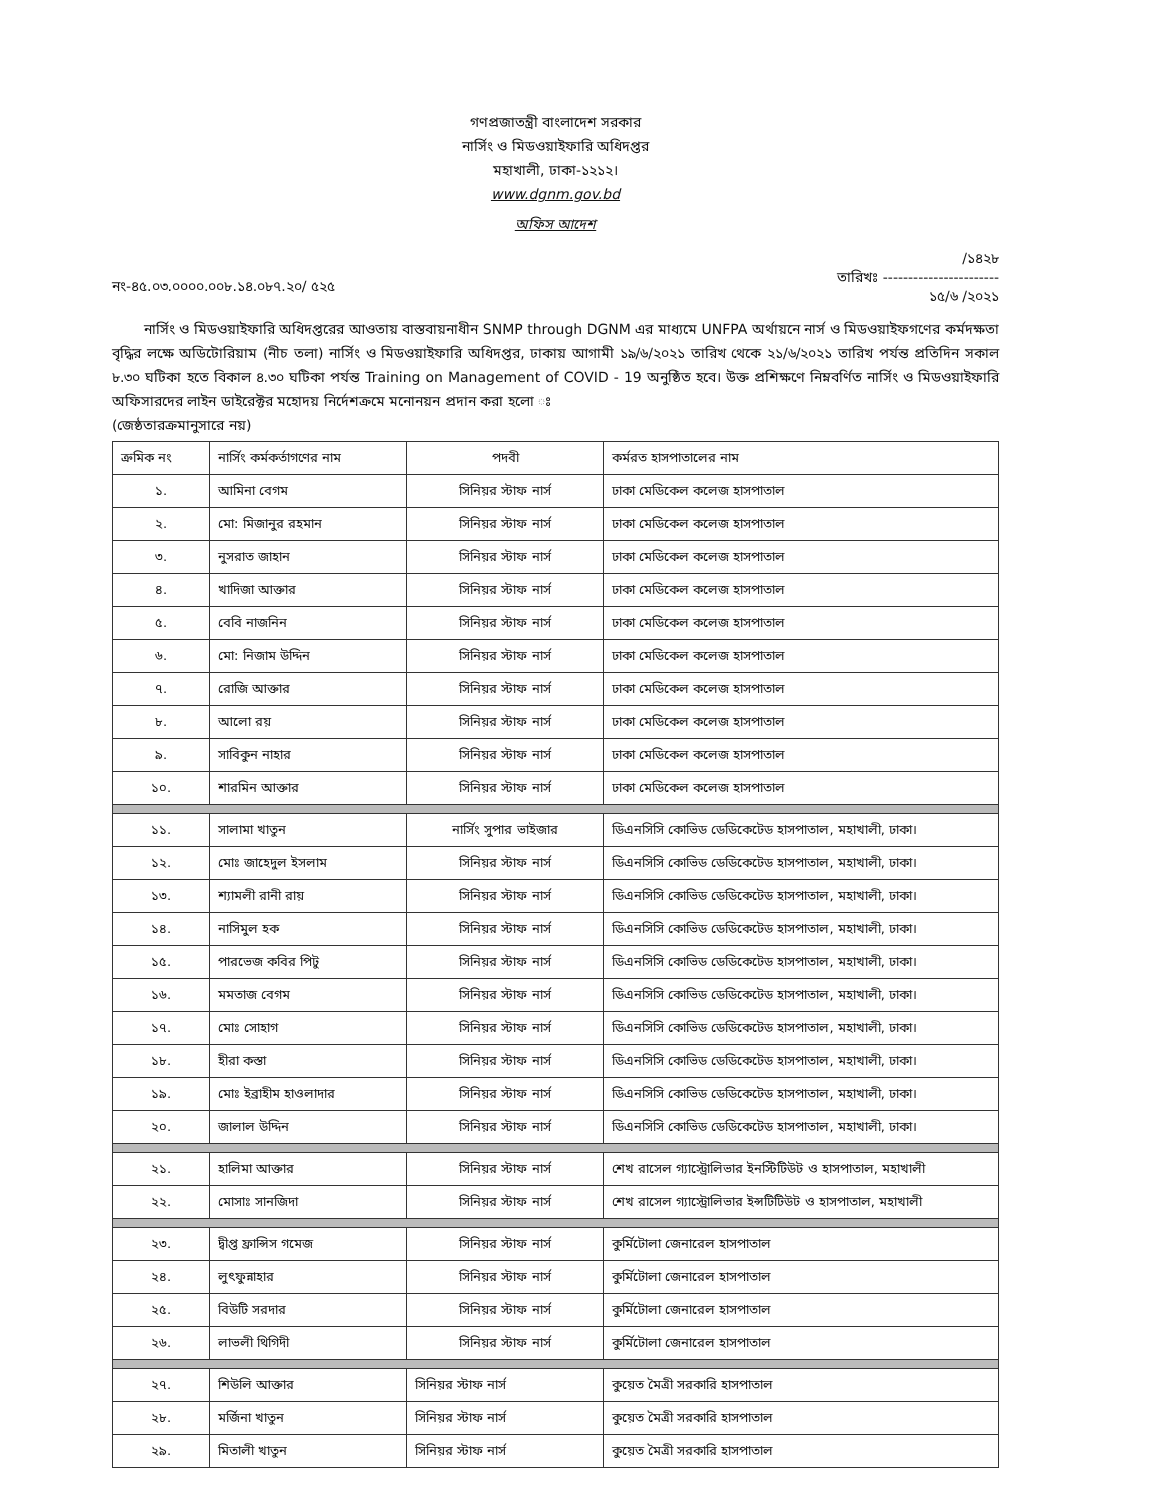গণপ্রজাতন্ত্রী বাংলাদেশ সরকার
নার্সিং ও মিডওয়াইফারি অধিদপ্তর
মহাখালী, ঢাকা-১২১২।
www.dgnm.gov.bd
অফিস আদেশ
নং-৪৫.০৩.০০০০.০০৮.১৪.০৮৭.২০/ ৫২৫
/১৪২৮
তারিখঃ -----------------------
১৫/৬ /২০২১
নার্সিং ও মিডওয়াইফারি অধিদপ্তরের আওতায় বাস্তবায়নাধীন SNMP through DGNM এর মাধ্যমে UNFPA অর্থায়নে নার্স ও মিডওয়াইফগণের কর্মদক্ষতা বৃদ্ধির লক্ষে অডিটোরিয়াম (নীচ তলা) নার্সিং ও মিডওয়াইফারি অধিদপ্তর, ঢাকায় আগামী ১৯/৬/২০২১ তারিখ থেকে ২১/৬/২০২১ তারিখ পর্যন্ত প্রতিদিন সকাল ৮.৩০ ঘটিকা হতে বিকাল ৪.৩০ ঘটিকা পর্যন্ত Training on Management of COVID - 19 অনুষ্ঠিত হবে। উক্ত প্রশিক্ষণে নিম্নবর্ণিত নার্সিং ও মিডওয়াইফারি অফিসারদের লাইন ডাইরেক্টর মহোদয় নির্দেশক্রমে মনোনয়ন প্রদান করা হলো ঃ
(জেষ্ঠতারক্রমানুসারে নয়)
| ক্রমিক নং | নার্সিং কর্মকর্তাগণের নাম | পদবী | কর্মরত হাসপাতালের নাম |
| --- | --- | --- | --- |
| ১. | আমিনা বেগম | সিনিয়র স্টাফ নার্স | ঢাকা মেডিকেল কলেজ হাসপাতাল |
| ২. | মো: মিজানুর রহমান | সিনিয়র স্টাফ নার্স | ঢাকা মেডিকেল কলেজ হাসপাতাল |
| ৩. | নুসরাত জাহান | সিনিয়র স্টাফ নার্স | ঢাকা মেডিকেল কলেজ হাসপাতাল |
| ৪. | খাদিজা আক্তার | সিনিয়র স্টাফ নার্স | ঢাকা মেডিকেল কলেজ হাসপাতাল |
| ৫. | বেবি নাজনিন | সিনিয়র স্টাফ নার্স | ঢাকা মেডিকেল কলেজ হাসপাতাল |
| ৬. | মো: নিজাম উদ্দিন | সিনিয়র স্টাফ নার্স | ঢাকা মেডিকেল কলেজ হাসপাতাল |
| ৭. | রোজি আক্তার | সিনিয়র স্টাফ নার্স | ঢাকা মেডিকেল কলেজ হাসপাতাল |
| ৮. | আলো রয় | সিনিয়র স্টাফ নার্স | ঢাকা মেডিকেল কলেজ হাসপাতাল |
| ৯. | সাবিকুন নাহার | সিনিয়র স্টাফ নার্স | ঢাকা মেডিকেল কলেজ হাসপাতাল |
| ১০. | শারমিন আক্তার | সিনিয়র স্টাফ নার্স | ঢাকা মেডিকেল কলেজ হাসপাতাল |
| ১১. | সালামা খাতুন | নার্সিং সুপার ভাইজার | ডিএনসিসি কোভিড ডেডিকেটেড হাসপাতাল, মহাখালী, ঢাকা। |
| ১২. | মোঃ জাহেদুল ইসলাম | সিনিয়র স্টাফ নার্স | ডিএনসিসি কোভিড ডেডিকেটেড হাসপাতাল, মহাখালী, ঢাকা। |
| ১৩. | শ্যামলী রানী রায় | সিনিয়র স্টাফ নার্স | ডিএনসিসি কোভিড ডেডিকেটেড হাসপাতাল, মহাখালী, ঢাকা। |
| ১৪. | নাসিমুল হক | সিনিয়র স্টাফ নার্স | ডিএনসিসি কোভিড ডেডিকেটেড হাসপাতাল, মহাখালী, ঢাকা। |
| ১৫. | পারভেজ কবির পিটু | সিনিয়র স্টাফ নার্স | ডিএনসিসি কোভিড ডেডিকেটেড হাসপাতাল, মহাখালী, ঢাকা। |
| ১৬. | মমতাজ বেগম | সিনিয়র স্টাফ নার্স | ডিএনসিসি কোভিড ডেডিকেটেড হাসপাতাল, মহাখালী, ঢাকা। |
| ১৭. | মোঃ সোহাগ | সিনিয়র স্টাফ নার্স | ডিএনসিসি কোভিড ডেডিকেটেড হাসপাতাল, মহাখালী, ঢাকা। |
| ১৮. | হীরা কস্তা | সিনিয়র স্টাফ নার্স | ডিএনসিসি কোভিড ডেডিকেটেড হাসপাতাল, মহাখালী, ঢাকা। |
| ১৯. | মোঃ ইব্রাহীম হাওলাদার | সিনিয়র স্টাফ নার্স | ডিএনসিসি কোভিড ডেডিকেটেড হাসপাতাল, মহাখালী, ঢাকা। |
| ২০. | জালাল উদ্দিন | সিনিয়র স্টাফ নার্স | ডিএনসিসি কোভিড ডেডিকেটেড হাসপাতাল, মহাখালী, ঢাকা। |
| ২১. | হালিমা আক্তার | সিনিয়র স্টাফ নার্স | শেখ রাসেল গ্যাস্ট্রোলিভার ইনস্টিটিউট ও হাসপাতাল, মহাখালী |
| ২২. | মোসাঃ সানজিদা | সিনিয়র স্টাফ নার্স | শেখ রাসেল গ্যাস্ট্রোলিভার ইন্সটিটিউট ও হাসপাতাল, মহাখালী |
| ২৩. | দ্বীপ্ত ফ্রান্সিস গমেজ | সিনিয়র স্টাফ নার্স | কুর্মিটোলা জেনারেল হাসপাতাল |
| ২৪. | লুৎফুন্নাহার | সিনিয়র স্টাফ নার্স | কুর্মিটোলা জেনারেল হাসপাতাল |
| ২৫. | বিউটি সরদার | সিনিয়র স্টাফ নার্স | কুর্মিটোলা জেনারেল হাসপাতাল |
| ২৬. | লাভলী থিগিদী | সিনিয়র স্টাফ নার্স | কুর্মিটোলা জেনারেল হাসপাতাল |
| ২৭. | শিউলি আক্তার | সিনিয়র স্টাফ নার্স | কুয়েত মৈত্রী সরকারি হাসপাতাল |
| ২৮. | মর্জিনা খাতুন | সিনিয়র স্টাফ নার্স | কুয়েত মৈত্রী সরকারি হাসপাতাল |
| ২৯. | মিতালী খাতুন | সিনিয়র স্টাফ নার্স | কুয়েত মৈত্রী সরকারি হাসপাতাল |